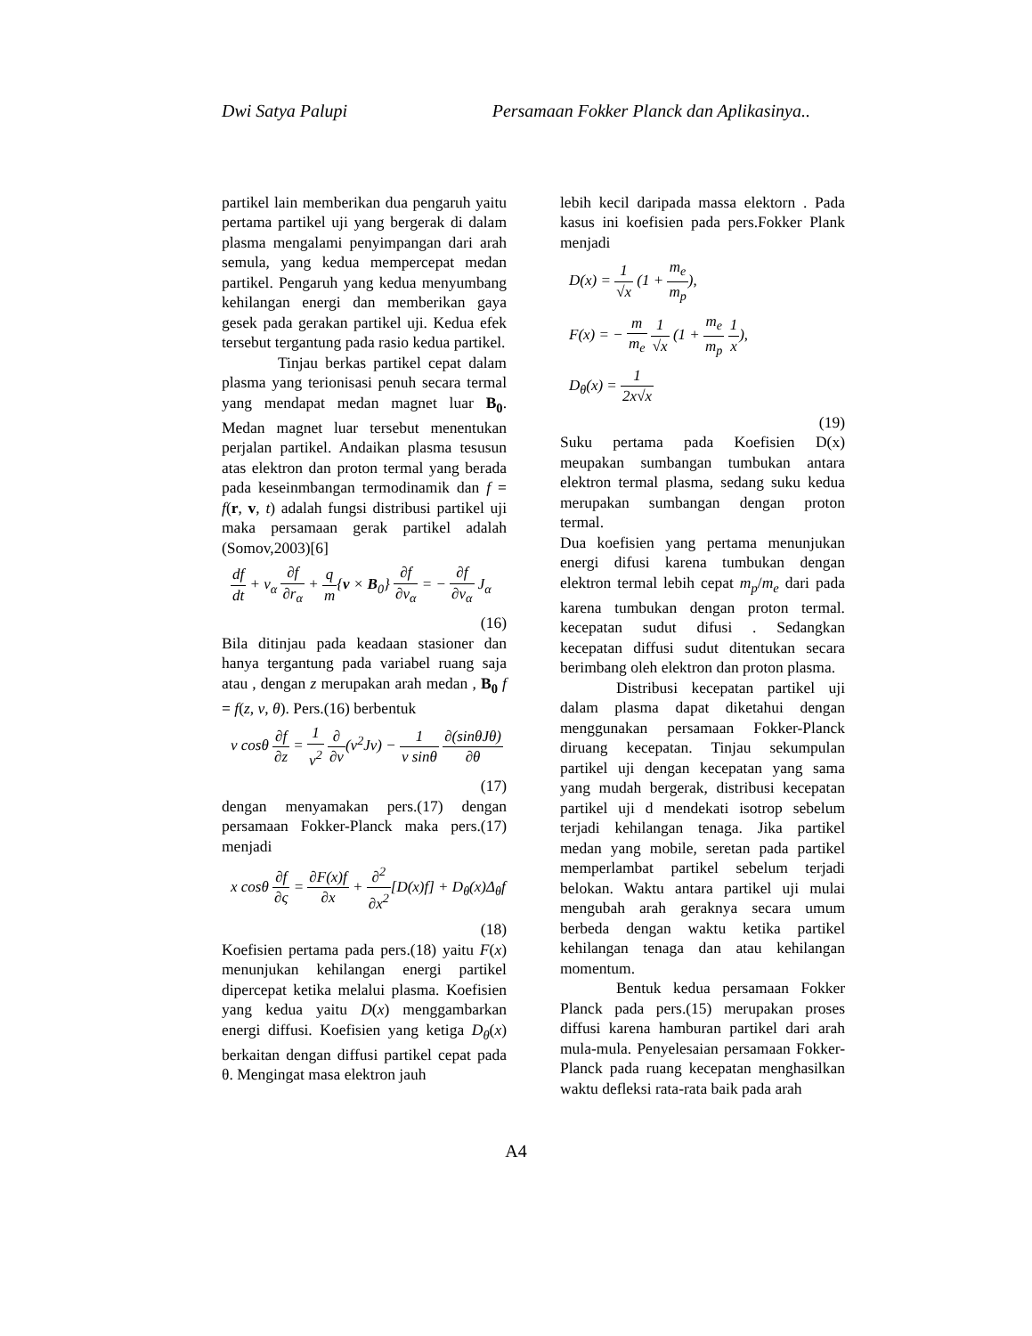Dwi Satya Palupi Persamaan Fokker Planck dan Aplikasinya..
partikel lain memberikan dua pengaruh yaitu pertama partikel uji yang bergerak di dalam plasma mengalami penyimpangan dari arah semula, yang kedua mempercepat medan partikel. Pengaruh yang kedua menyumbang kehilangan energi dan memberikan gaya gesek pada gerakan partikel uji. Kedua efek tersebut tergantung pada rasio kedua partikel.
Tinjau berkas partikel cepat dalam plasma yang terionisasi penuh secara termal yang mendapat medan magnet luar B<sub>0</sub>. Medan magnet luar tersebut menentukan perjalan partikel. Andaikan plasma tesusun atas elektron dan proton termal yang berada pada keseinmbangan termodinamik dan f = f(r, v, t) adalah fungsi distribusi partikel uji maka persamaan gerak partikel adalah (Somov,2003)[6]
df dt + v<sub>α</sub> ∂f ∂r<sub>α</sub> + q m{v × B<sub>0</sub>} ∂f ∂v<sub>α</sub> = − ∂f ∂v<sub>α</sub> J<sub>α</sub>
(16)
Bila ditinjau pada keadaan stasioner dan hanya tergantung pada variabel ruang saja atau , dengan z merupakan arah medan , B<sub>0</sub> f = f(z, v, θ). Pers.(16) berbentuk
v cosθ ∂f ∂z = 1 v<sup>2</sup> ∂ ∂v(v<sup>2</sup>Jv) − 1 v sinθ ∂(sinθJθ) ∂θ
(17)
dengan menyamakan pers.(17) dengan persamaan Fokker-Planck maka pers.(17) menjadi
x cosθ ∂f ∂ς = ∂F(x)f ∂x + ∂<sup>2</sup> ∂x<sup>2</sup>[D(x)f] + D<sub>θ</sub>(x)Δ<sub>θ</sub>f
(18)
Koefisien pertama pada pers.(18) yaitu F(x) menunjukan kehilangan energi partikel dipercepat ketika melalui plasma. Koefisien yang kedua yaitu D(x) menggambarkan energi diffusi. Koefisien yang ketiga D<sub>θ</sub>(x) berkaitan dengan diffusi partikel cepat pada θ. Mengingat masa elektron jauh
lebih kecil daripada massa elektorn . Pada kasus ini koefisien pada pers.Fokker Plank menjadi
D(x) = 1 √x (1 + m<sub>e</sub> m<sub>p</sub>),
F(x) = − m m<sub>e</sub> 1 √x (1 + m<sub>e</sub> m<sub>p</sub> 1 x),
D<sub>θ</sub>(x) = 1 2x√x
(19)
Suku pertama pada Koefisien D(x) meupakan sumbangan tumbukan antara elektron termal plasma, sedang suku kedua merupakan sumbangan dengan proton termal.
Dua koefisien yang pertama menunjukan energi difusi karena tumbukan dengan elektron termal lebih cepat m<sub>p</sub>/m<sub>e</sub> dari pada karena tumbukan dengan proton termal. kecepatan sudut difusi . Sedangkan kecepatan diffusi sudut ditentukan secara berimbang oleh elektron dan proton plasma.
Distribusi kecepatan partikel uji dalam plasma dapat diketahui dengan menggunakan persamaan Fokker-Planck diruang kecepatan. Tinjau sekumpulan partikel uji dengan kecepatan yang sama yang mudah bergerak, distribusi kecepatan partikel uji d mendekati isotrop sebelum terjadi kehilangan tenaga. Jika partikel medan yang mobile, seretan pada partikel memperlambat partikel sebelum terjadi belokan. Waktu antara partikel uji mulai mengubah arah geraknya secara umum berbeda dengan waktu ketika partikel kehilangan tenaga dan atau kehilangan momentum.
Bentuk kedua persamaan Fokker Planck pada pers.(15) merupakan proses diffusi karena hamburan partikel dari arah mula-mula. Penyelesaian persamaan Fokker-Planck pada ruang kecepatan menghasilkan waktu defleksi rata-rata baik pada arah
A4